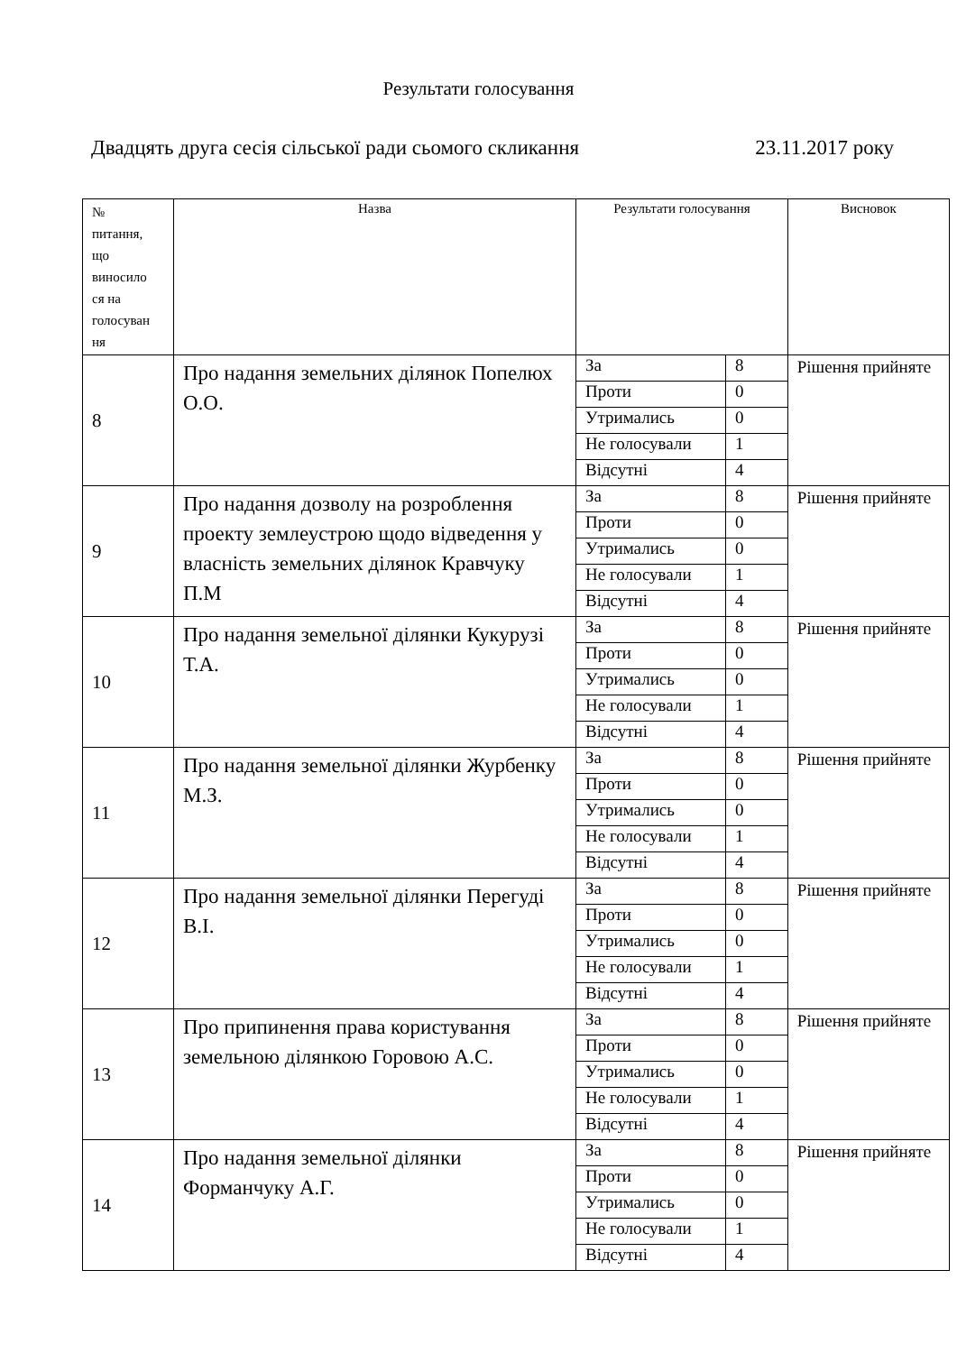Результати голосування
Двадцять друга сесія сільської ради сьомого скликання 23.11.2017 року
| № питання, що виносило ся на голосуван ня | Назва | Результати голосування | | Висновок |
| --- | --- | --- | --- | --- |
| 8 | Про надання земельних ділянок Попелюх О.О. | За | 8 | Рішення прийняте |
| | | Проти | 0 | |
| | | Утримались | 0 | |
| | | Не голосували | 1 | |
| | | Відсутні | 4 | |
| 9 | Про надання дозволу на розроблення проекту землеустрою щодо відведення у власність земельних ділянок Кравчуку П.М | За | 8 | Рішення прийняте |
| | | Проти | 0 | |
| | | Утримались | 0 | |
| | | Не голосували | 1 | |
| | | Відсутні | 4 | |
| 10 | Про надання земельної ділянки Кукурузі Т.А. | За | 8 | Рішення прийняте |
| | | Проти | 0 | |
| | | Утримались | 0 | |
| | | Не голосували | 1 | |
| | | Відсутні | 4 | |
| 11 | Про надання земельної ділянки Журбенку М.З. | За | 8 | Рішення прийняте |
| | | Проти | 0 | |
| | | Утримались | 0 | |
| | | Не голосували | 1 | |
| | | Відсутні | 4 | |
| 12 | Про надання земельної ділянки Перегуді В.І. | За | 8 | Рішення прийняте |
| | | Проти | 0 | |
| | | Утримались | 0 | |
| | | Не голосували | 1 | |
| | | Відсутні | 4 | |
| 13 | Про припинення права користування земельною ділянкою Горовою А.С. | За | 8 | Рішення прийняте |
| | | Проти | 0 | |
| | | Утримались | 0 | |
| | | Не голосували | 1 | |
| | | Відсутні | 4 | |
| 14 | Про надання земельної ділянки Форманчуку А.Г. | За | 8 | Рішення прийняте |
| | | Проти | 0 | |
| | | Утримались | 0 | |
| | | Не голосували | 1 | |
| | | Відсутні | 4 | |